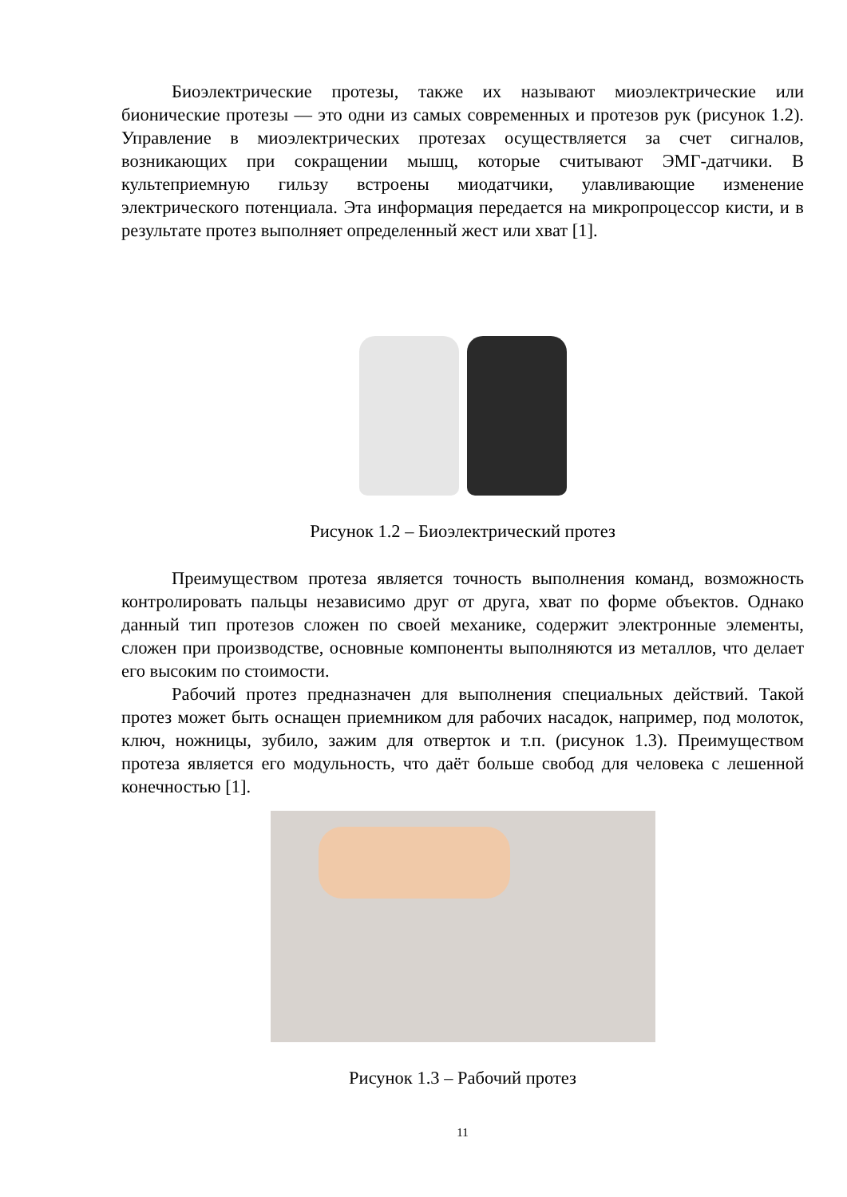Биоэлектрические протезы, также их называют миоэлектрические или бионические протезы — это одни из самых современных и протезов рук (рисунок 1.2). Управление в миоэлектрических протезах осуществляется за счет сигналов, возникающих при сокращении мышц, которые считывают ЭМГ-датчики. В культеприемную гильзу встроены миодатчики, улавливающие изменение электрического потенциала. Эта информация передается на микропроцессор кисти, и в результате протез выполняет определенный жест или хват [1].
Рисунок 1.2 – Биоэлектрический протез
Преимуществом протеза является точность выполнения команд, возможность контролировать пальцы независимо друг от друга, хват по форме объектов. Однако данный тип протезов сложен по своей механике, содержит электронные элементы, сложен при производстве, основные компоненты выполняются из металлов, что делает его высоким по стоимости.
Рабочий протез предназначен для выполнения специальных действий. Такой протез может быть оснащен приемником для рабочих насадок, например, под молоток, ключ, ножницы, зубило, зажим для отверток и т.п. (рисунок 1.3). Преимуществом протеза является его модульность, что даёт больше свобод для человека с лешенной конечностью [1].
Рисунок 1.3 – Рабочий протез
11